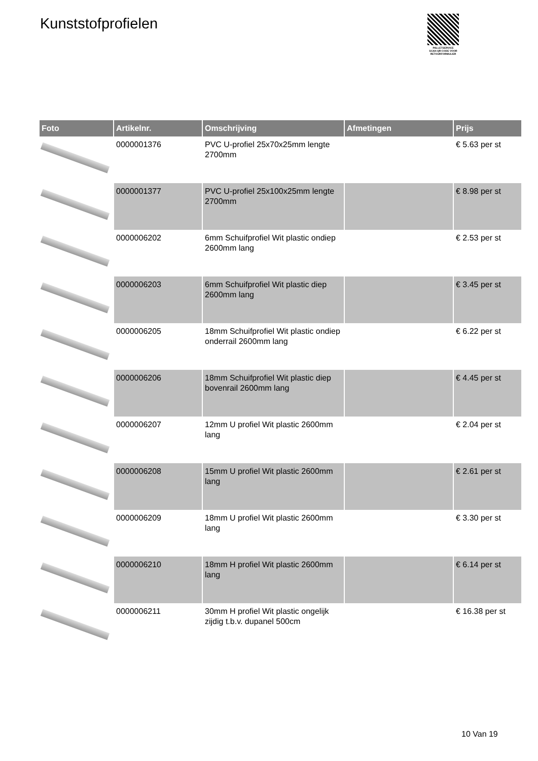Kunststofprofielen
PALLETSERVICE
SCAN QR-CODE VOOR RETOURFORMULIER
| Foto | Artikelnr. | Omschrijving | Afmetingen | Prijs |
| --- | --- | --- | --- | --- |
| | 0000001376 | PVC U-profiel 25x70x25mm lengte 2700mm | | € 5.63 per st |
| | 0000001377 | PVC U-profiel 25x100x25mm lengte 2700mm | | € 8.98 per st |
| | 0000006202 | 6mm Schuifprofiel Wit plastic ondiep 2600mm lang | | € 2.53 per st |
| | 0000006203 | 6mm Schuifprofiel Wit plastic diep 2600mm lang | | € 3.45 per st |
| | 0000006205 | 18mm Schuifprofiel Wit plastic ondiep onderrail 2600mm lang | | € 6.22 per st |
| | 0000006206 | 18mm Schuifprofiel Wit plastic diep bovenrail 2600mm lang | | € 4.45 per st |
| | 0000006207 | 12mm U profiel Wit plastic 2600mm lang | | € 2.04 per st |
| | 0000006208 | 15mm U profiel Wit plastic 2600mm lang | | € 2.61 per st |
| | 0000006209 | 18mm U profiel Wit plastic 2600mm lang | | € 3.30 per st |
| | 0000006210 | 18mm H profiel Wit plastic 2600mm lang | | € 6.14 per st |
| | 0000006211 | 30mm H profiel Wit plastic ongelijk zijdig t.b.v. dupanel 500cm | | € 16.38 per st |
10 Van 19